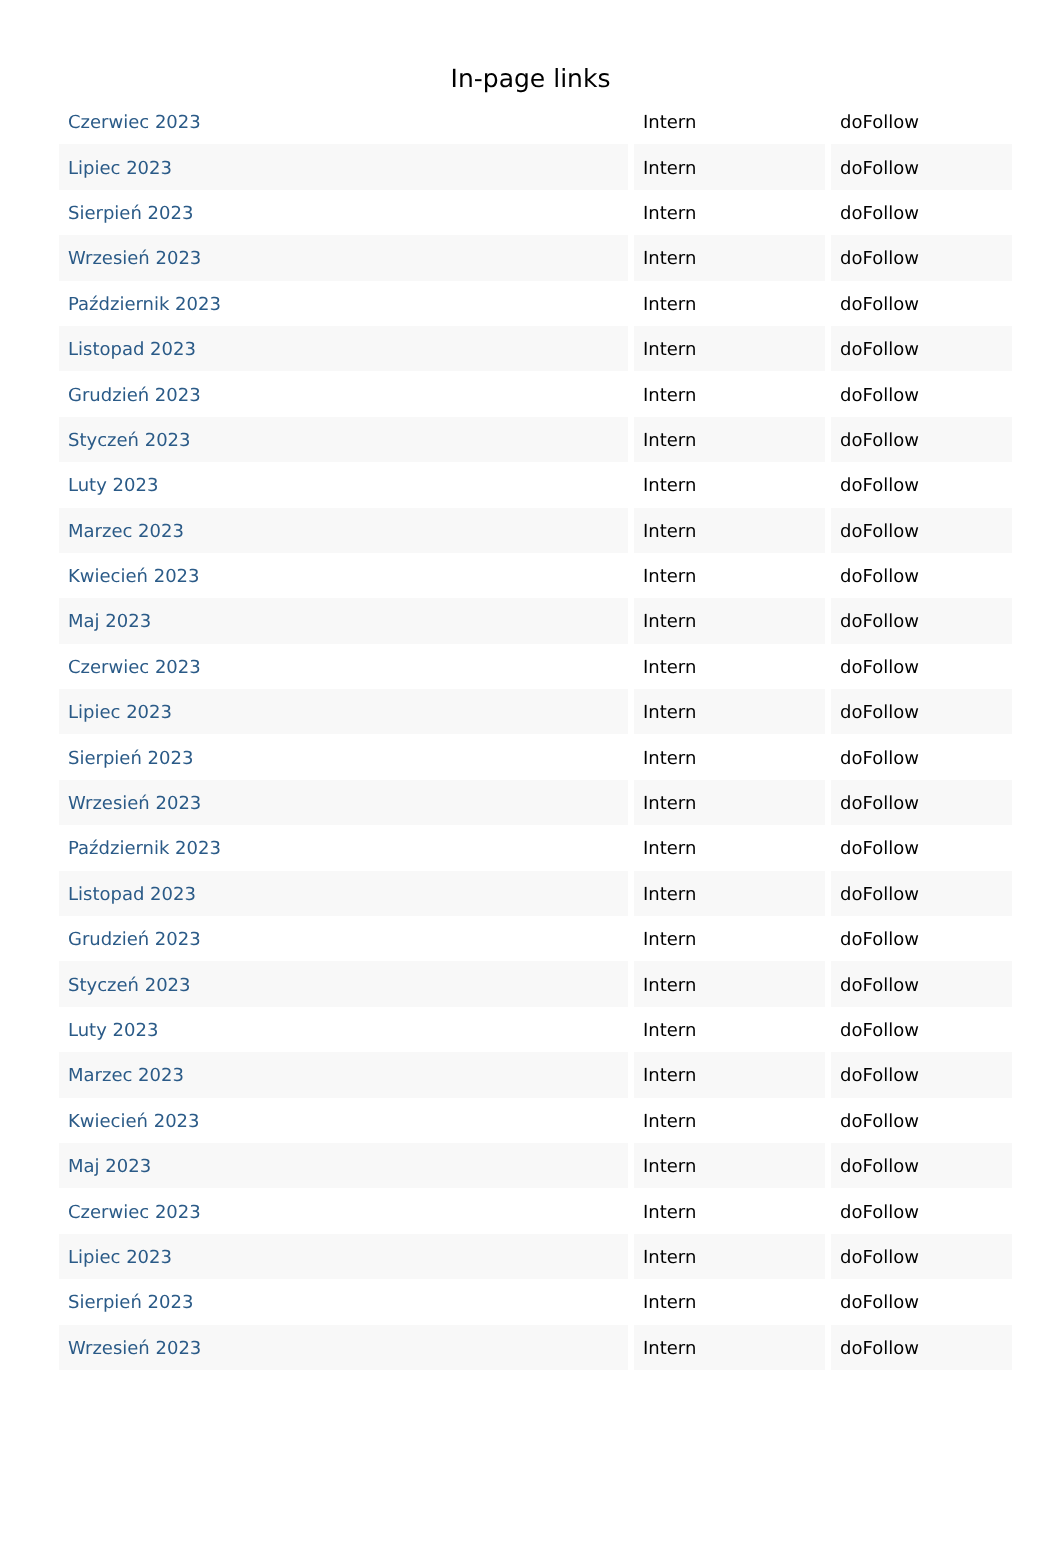In-page links
| Czerwiec 2023 | Intern | doFollow |
| Lipiec 2023 | Intern | doFollow |
| Sierpień 2023 | Intern | doFollow |
| Wrzesień 2023 | Intern | doFollow |
| Październik 2023 | Intern | doFollow |
| Listopad 2023 | Intern | doFollow |
| Grudzień 2023 | Intern | doFollow |
| Styczeń 2023 | Intern | doFollow |
| Luty 2023 | Intern | doFollow |
| Marzec 2023 | Intern | doFollow |
| Kwiecień 2023 | Intern | doFollow |
| Maj 2023 | Intern | doFollow |
| Czerwiec 2023 | Intern | doFollow |
| Lipiec 2023 | Intern | doFollow |
| Sierpień 2023 | Intern | doFollow |
| Wrzesień 2023 | Intern | doFollow |
| Październik 2023 | Intern | doFollow |
| Listopad 2023 | Intern | doFollow |
| Grudzień 2023 | Intern | doFollow |
| Styczeń 2023 | Intern | doFollow |
| Luty 2023 | Intern | doFollow |
| Marzec 2023 | Intern | doFollow |
| Kwiecień 2023 | Intern | doFollow |
| Maj 2023 | Intern | doFollow |
| Czerwiec 2023 | Intern | doFollow |
| Lipiec 2023 | Intern | doFollow |
| Sierpień 2023 | Intern | doFollow |
| Wrzesień 2023 | Intern | doFollow |